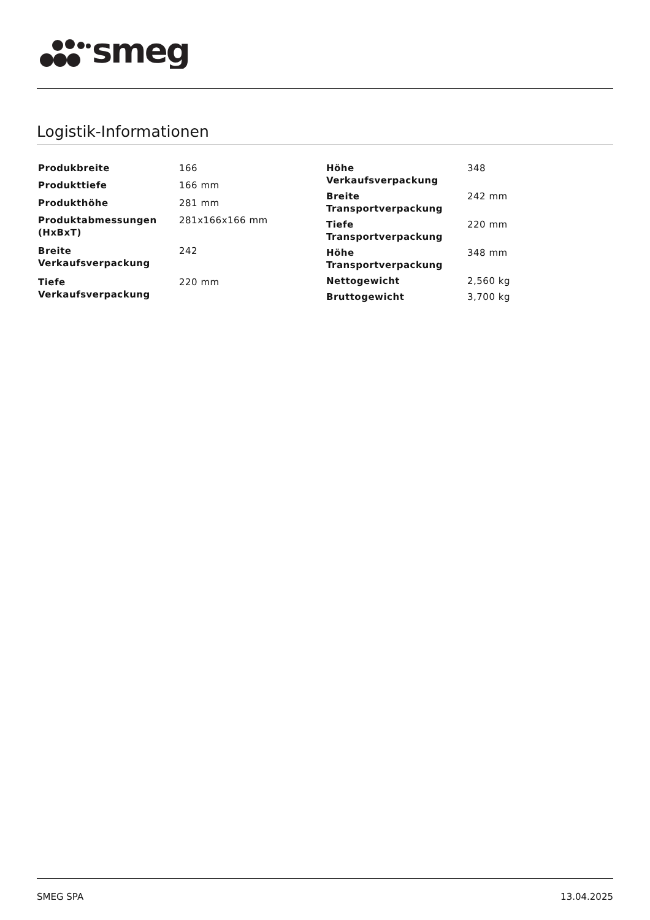smeg
Logistik-Informationen
| Produkbreite | 166 |
| Produkttiefe | 166 mm |
| Produkthöhe | 281 mm |
| Produktabmessungen (HxBxT) | 281x166x166 mm |
| Breite Verkaufsverpackung | 242 |
| Tiefe Verkaufsverpackung | 220 mm |
| Höhe Verkaufsverpackung | 348 |
| Breite Transportverpackung | 242 mm |
| Tiefe Transportverpackung | 220 mm |
| Höhe Transportverpackung | 348 mm |
| Nettogewicht | 2,560 kg |
| Bruttogewicht | 3,700 kg |
SMEG SPA 13.04.2025